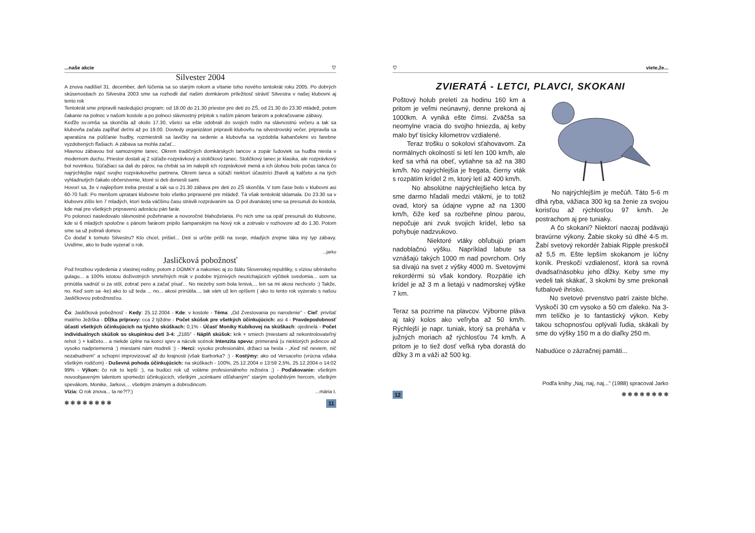...naše akcie ♡
Silvester 2004
A znova nadišiel 31. december, deň lúčenia sa so starým rokom a vítanie toho nového tentokrát roku 2005. Po dobrých skúsenostiach zo Silvestra 2003 sme sa rozhodli dať našim domkárom príležitosť stráviť Silvestra v našej klubovni aj tento rok
Tentokrát sme pripravili nasledujúci program: od 18.00 do 21.30 priestor pre deti zo ZŠ, od 21.30 do 23.30 mládež, potom čakanie na polnoc v našom kostole a po polnoci slávnostný prípitok s naším pánom farárom a pokračovanie zábavy.
Keďže sv.omša sa skončila až okolo 17.30, všetci sa ešte odobrali do svojich rodín na slávnostnú večeru a tak sa klubovňa začala zapĺňať deťmi až po 19.00. Dovtedy organizátori pripravili klubovňu na silvestrovský večer, pripravila sa aparatúra na púšťanie hudby, rozmiestnili sa lavičky na sedenie a klubovňa sa vyzdobila kahančekmi vo farebne vyzdobených fľašiach. A zábava sa mohla začať...
Hlavnou zábavou bol samozrejme tanec. Okrem tradičných domkárskych tancov a zopár ľudoviek sa hudba niesla v modernom duchu. Priestor dostali aj 2 súťaže-rozprávkový a stoličkový tanec. Stoličkový tanec je klasika, ale rozprávkový bol novinkou. Súťažiaci sa dali do párov, na chrbát sa im nalepili ich rozprávkové mená a ich úlohou bolo počas tanca čo najrýchlejšie nájsť svojho rozprávkového partnera. Okrem tanca a súťaží niektorí účastníci žhavili aj kalčeto a na tých vyhladnutých čakalo občerstvenie, ktoré si deti doniesli sami.
Hovorí sa, že v najlepšom treba prestať a tak sa o 21.30 zábava pre deti zo ZŠ skončila. V tom čase bolo v klubovni asi 60-70 ľudí. Po menšom upratani klubovne bolo všetko pripravené pre mládež. Tá však tentokrát sklamala. Do 23.30 sa v klubovni zišlo len 7 mladých, ktorí teda väčšinu času strávili rozprávaním sa. O pol dvanástej sme sa presunuli do kostola, kde mal pre všetkých pripravenú adoráciu pán farár.
Po polonoci nasledovalo slávnostné požehnanie a novoročné blahoželania. Po nich sme sa opäť presunuli do klubovne, kde si 6 mladých spoločne s pánom farárom pripilo šampanským na Nový rok a zotrvalo v rozhovore až do 1.30. Potom sme sa už pobrali domov.
Čo dodať k tomuto Silvestru? Kto chcel, prišiel... Deti si určite prišli na svoje, mladých zrejme láka iný typ zábavy. Uvidíme, ako to bude vyzerať o rok.
...jarko
Jasličková pobožnosť
Pod hrozbou vydedenia z vlastnej rodiny, potom z DOMKY a nakoniec aj zo štátu Slovenskej republiky, s víziou sibírskeho gulagu... a 100% istotou doživotných smrteľných múk v podobe trýznivých neutíchajúcich výčitiek svedomia... som sa prinútila sadnúť si za stôl, zobrať pero a začať písať... No nieżeby som bola lenivá,... len sa mi akosi nechcelo :) Takže, no. Keď som sa -ke) ako to už teda ... no... akosi prinútila..., tak vám už len opíšem ( ako to tento rok vyzeralo s našou Jasličkovou pobožnosťou.
Čo: Jasličková pobožnosť - Kedy: 25.12.2004 - Kde: v kostole - Téma: „Od Zvestovania po narodenie" - Cieľ: privítať malého Ježiška - Dĺžka prípravy: cca 2 týždne - Počet skúšok pre všetkých účinkujúcich: asi 4 - Pravdepodobnosť účasti všetkých účinkujúcich na týchto skúškach: 0,1% - Účasť Moniky Kubíkovej na skúškach: ojedinelá - Počet individuálnych skúšok so skupinkou detí 3-4: „2185" - Náplň skúšok: krik + smiech (miestami až nekontrolovateľný rehot :) + kalčeto... a niekde úplne na konci spev a nácvik scénok Intenzita spevu: primeraná (u niektorých jedincov až vysoko nadpriemerná :) miestami nám modreli :) - Herci: vysoko profesionálni, držiaci sa hesla - „Keď nič neviem, nič nezabudnem" a schopní improvizovať až do krajnosti (však Barborka? :) - Kostýmy: ako od Versaceho (vrúcna vďaka všetkým rodičom) - Duševná pohoda účinkujúcich: na skúškach - 100%, 25.12.2004 o 13:59 2,5%, 25.12.2004 o 14:02 99% - Výkon: čo rok to lepší :), na budúci rok už voláme profesionálneho režiséra ;) - Poďakovanie: všetkým novoobjaveným talentom spomedzi účinkujúcich, všetkým „scénkami ošľahaným" starým spoľahlivým hercom, všetkým spevákom, Monike, Jarkovi,... všetkým známym a dobrodincom.
Vízia: O rok znova... ta ne?!?:) ...mária t.
✱ ✱ ✱ ✱ ✱ ✱ ✱ ✱ 11
♡ viete,že...
ZVIERATÁ - LETCI, PLAVCI, SKOKANI
Poštový holub preletí za hodinu 160 km a pritom je veľmi neúnavný, denne prekoná aj 1000km. A vyniká ešte čímsi. Zväčša sa neomylne vracia do svojho hniezda, aj keby malo byť tisícky kilometrov vzdialené.
Teraz trošku o sokolovi sťahovavom. Za normálnych okolností si letí len 100 km/h, ale keď sa vrhá na obeť, vytiahne sa až na 380 km/h. No najrýchlejšia je fregata, čierny vták s rozpätím krídel 2 m, ktorý letí až 400 km/h.
No absolútne najrýchlejšieho letca by sme darmo hľadali medzi vtákmi, je to totiž ovad, ktorý sa údajne vypne až na 1300 km/h, čiže keď sa rozbehne plnou parou, nepočuje ani zvuk svojich krídel, lebo sa pohybuje nadzvukovo.
Niektoré vtáky obľubujú priam nadoblačnú výšku. Napríklad labute sa vznášajú takých 1000 m nad povrchom. Orly sa dívajú na svet z výšky 4000 m. Svetovými rekordérmi sú však kondory. Rozpätie ich krídel je až 3 m a lietajú v nadmorskej výške 7 km.
Teraz sa pozrime na plavcov. Výborne pláva aj taký kolos ako veľryba až 50 km/h. Rýchlejší je napr. tuniak, ktorý sa preháňa v južných moriach až rýchlosťou 74 km/h. A pritom je to tiež dosť veľká ryba dorastá do dĺžky 3 m a váži až 500 kg.
No najrýchlejším je mečúň. Táto 5-6 m dlhá ryba, vážiaca 300 kg sa ženie za svojou korisťou až rýchlosťou 97 km/h. Je postrachom aj pre tuniaky.
A čo skokani? Niektorí naozaj podávajú bravúrne výkony. Žabie skoky sú dlhé 4-5 m. Žabí svetový rekordér žabiak Ripple preskočil až 5,5 m. Ešte lepším skokanom je lúčny koník. Preskočí vzdialenosť, ktorá sa rovná dvadsaťnásobku jeho dĺžky. Keby sme my vedeli tak skákať, 3 skokmi by sme prekonali futbalové ihrisko.
No svetové prvenstvo patrí zaiste blche. Vyskočí 30 cm vysoko a 50 cm ďaleko. Na 3-mm telíčko je to fantastický výkon. Keby takou schopnosťou oplývali ľudia, skákali by sme do výšky 150 m a do diaľky 250 m.
Nabudúce o zázračnej pamäti...
Podľa knihy „Naj, naj, naj..." (1988) spracoval Jarko
12 ✱ ✱ ✱ ✱ ✱ ✱ ✱ ✱